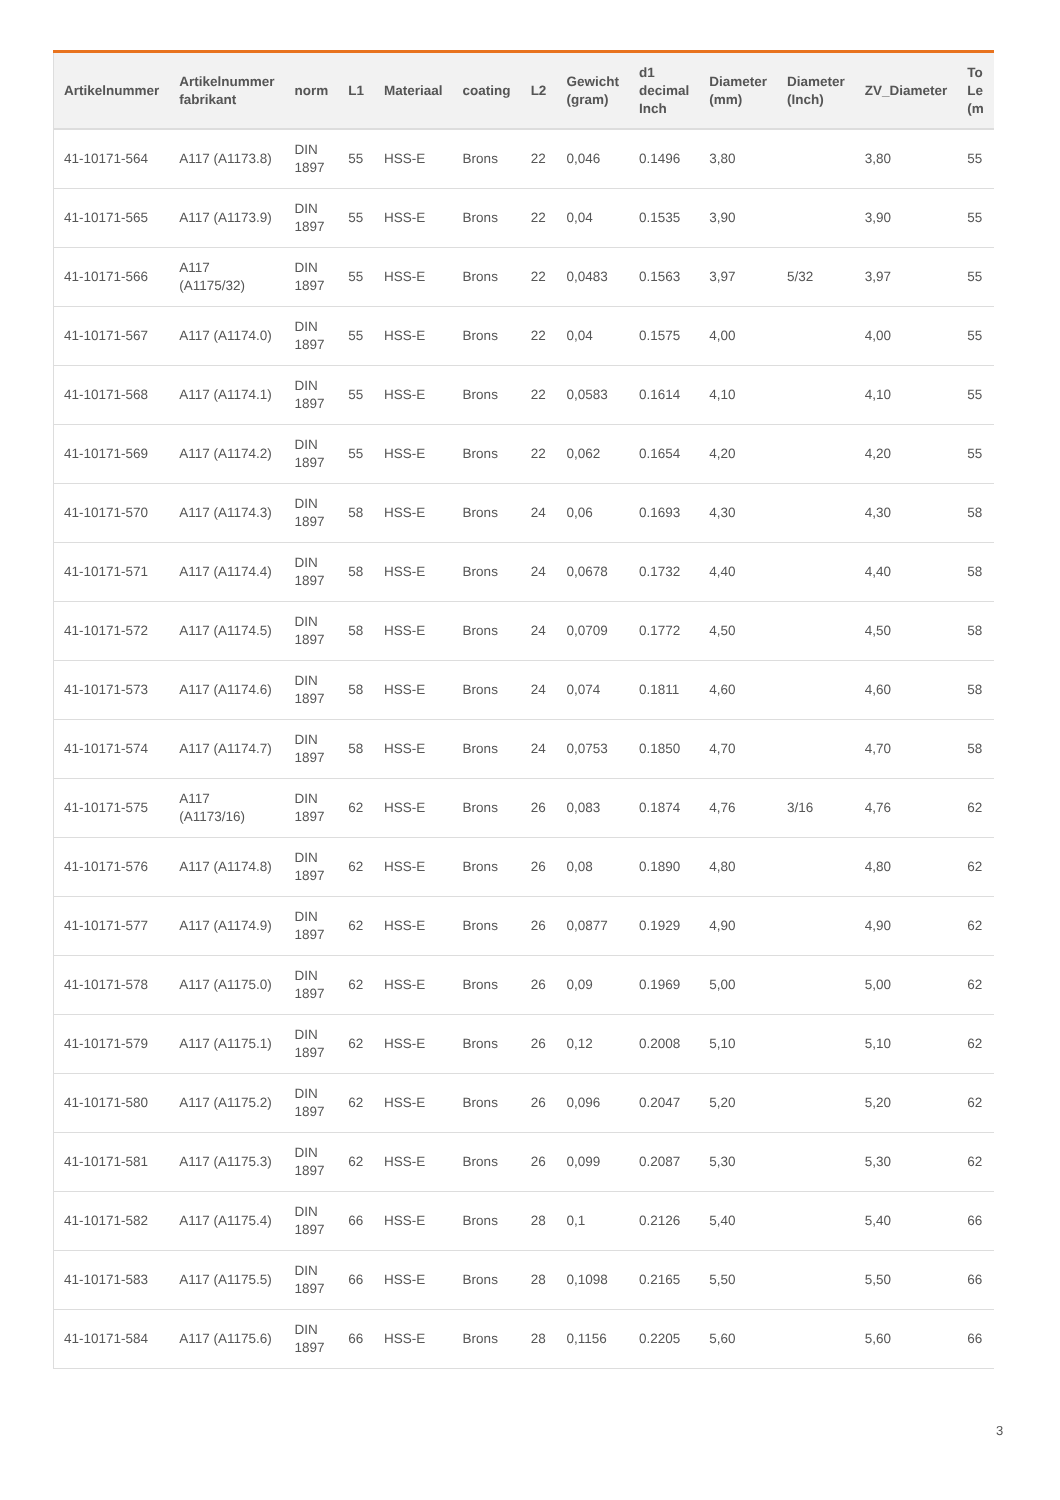| Artikelnummer | Artikelnummer fabrikant | norm | L1 | Materiaal | coating | L2 | Gewicht (gram) | d1 decimal Inch | Diameter (mm) | Diameter (Inch) | ZV_Diameter | To Le (m |
| --- | --- | --- | --- | --- | --- | --- | --- | --- | --- | --- | --- | --- |
| 41-10171-564 | A117 (A1173.8) | DIN 1897 | 55 | HSS-E | Brons | 22 | 0,046 | 0.1496 | 3,80 | | 3,80 | 55 |
| 41-10171-565 | A117 (A1173.9) | DIN 1897 | 55 | HSS-E | Brons | 22 | 0,04 | 0.1535 | 3,90 | | 3,90 | 55 |
| 41-10171-566 | A117 (A1175/32) | DIN 1897 | 55 | HSS-E | Brons | 22 | 0,0483 | 0.1563 | 3,97 | 5/32 | 3,97 | 55 |
| 41-10171-567 | A117 (A1174.0) | DIN 1897 | 55 | HSS-E | Brons | 22 | 0,04 | 0.1575 | 4,00 | | 4,00 | 55 |
| 41-10171-568 | A117 (A1174.1) | DIN 1897 | 55 | HSS-E | Brons | 22 | 0,0583 | 0.1614 | 4,10 | | 4,10 | 55 |
| 41-10171-569 | A117 (A1174.2) | DIN 1897 | 55 | HSS-E | Brons | 22 | 0,062 | 0.1654 | 4,20 | | 4,20 | 55 |
| 41-10171-570 | A117 (A1174.3) | DIN 1897 | 58 | HSS-E | Brons | 24 | 0,06 | 0.1693 | 4,30 | | 4,30 | 58 |
| 41-10171-571 | A117 (A1174.4) | DIN 1897 | 58 | HSS-E | Brons | 24 | 0,0678 | 0.1732 | 4,40 | | 4,40 | 58 |
| 41-10171-572 | A117 (A1174.5) | DIN 1897 | 58 | HSS-E | Brons | 24 | 0,0709 | 0.1772 | 4,50 | | 4,50 | 58 |
| 41-10171-573 | A117 (A1174.6) | DIN 1897 | 58 | HSS-E | Brons | 24 | 0,074 | 0.1811 | 4,60 | | 4,60 | 58 |
| 41-10171-574 | A117 (A1174.7) | DIN 1897 | 58 | HSS-E | Brons | 24 | 0,0753 | 0.1850 | 4,70 | | 4,70 | 58 |
| 41-10171-575 | A117 (A1173/16) | DIN 1897 | 62 | HSS-E | Brons | 26 | 0,083 | 0.1874 | 4,76 | 3/16 | 4,76 | 62 |
| 41-10171-576 | A117 (A1174.8) | DIN 1897 | 62 | HSS-E | Brons | 26 | 0,08 | 0.1890 | 4,80 | | 4,80 | 62 |
| 41-10171-577 | A117 (A1174.9) | DIN 1897 | 62 | HSS-E | Brons | 26 | 0,0877 | 0.1929 | 4,90 | | 4,90 | 62 |
| 41-10171-578 | A117 (A1175.0) | DIN 1897 | 62 | HSS-E | Brons | 26 | 0,09 | 0.1969 | 5,00 | | 5,00 | 62 |
| 41-10171-579 | A117 (A1175.1) | DIN 1897 | 62 | HSS-E | Brons | 26 | 0,12 | 0.2008 | 5,10 | | 5,10 | 62 |
| 41-10171-580 | A117 (A1175.2) | DIN 1897 | 62 | HSS-E | Brons | 26 | 0,096 | 0.2047 | 5,20 | | 5,20 | 62 |
| 41-10171-581 | A117 (A1175.3) | DIN 1897 | 62 | HSS-E | Brons | 26 | 0,099 | 0.2087 | 5,30 | | 5,30 | 62 |
| 41-10171-582 | A117 (A1175.4) | DIN 1897 | 66 | HSS-E | Brons | 28 | 0,1 | 0.2126 | 5,40 | | 5,40 | 66 |
| 41-10171-583 | A117 (A1175.5) | DIN 1897 | 66 | HSS-E | Brons | 28 | 0,1098 | 0.2165 | 5,50 | | 5,50 | 66 |
| 41-10171-584 | A117 (A1175.6) | DIN 1897 | 66 | HSS-E | Brons | 28 | 0,1156 | 0.2205 | 5,60 | | 5,60 | 66 |
3